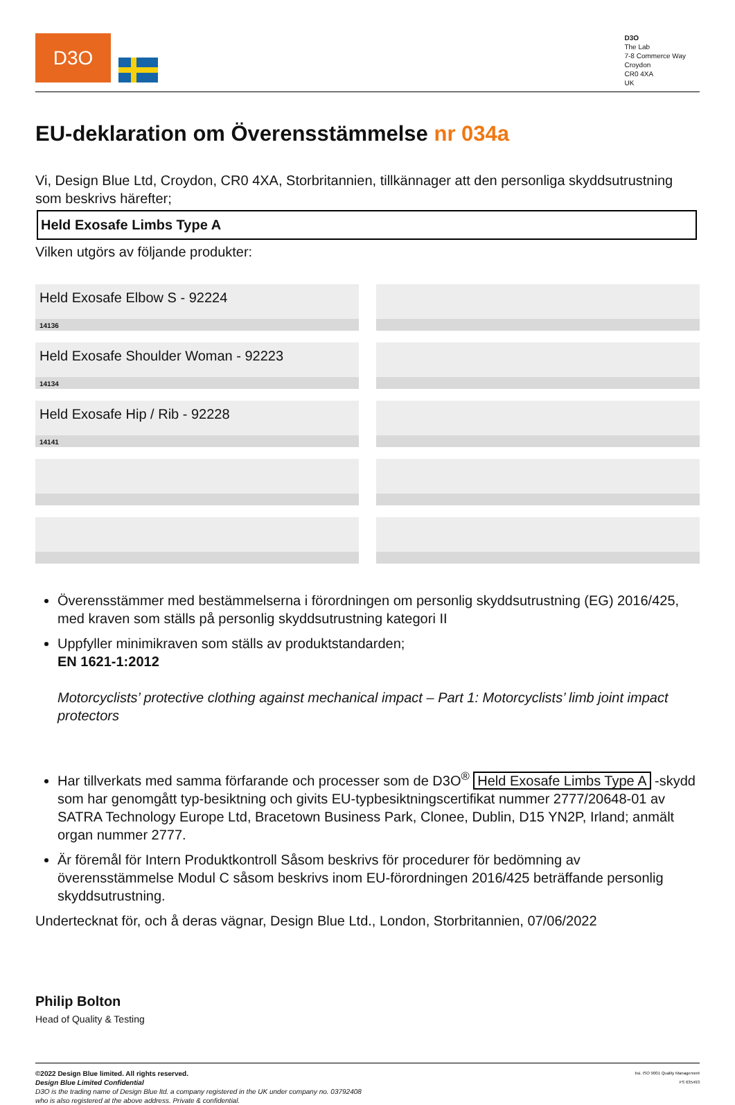D3O
D3O
The Lab
7-8 Commerce Way
Croydon
CR0 4XA
UK
EU-deklaration om Överensstämmelse nr 034a
Vi, Design Blue Ltd, Croydon, CR0 4XA, Storbritannien, tillkännager att den personliga skyddsutrustning som beskrivs härefter;
Held Exosafe Limbs Type A
Vilken utgörs av följande produkter:
Held Exosafe Elbow S - 92224
14136
Held Exosafe Shoulder Woman - 92223
14134
Held Exosafe Hip / Rib - 92228
14141
Överensstämmer med bestämmelserna i förordningen om personlig skyddsutrustning (EG) 2016/425, med kraven som ställs på personlig skyddsutrustning kategori II
Uppfyller minimikraven som ställs av produktstandarden;
EN 1621-1:2012
Motorcyclists’ protective clothing against mechanical impact – Part 1: Motorcyclists’ limb joint impact protectors
Har tillverkats med samma förfarande och processer som de D3O<sup>®</sup> Held Exosafe Limbs Type A -skydd som har genomgått typ-besiktning och givits EU-typbesiktningscertifikat nummer 2777/20648-01 av SATRA Technology Europe Ltd, Bracetown Business Park, Clonee, Dublin, D15 YN2P, Irland; anmält organ nummer 2777.
Är föremål för Intern Produktkontroll Såsom beskrivs för procedurer för bedömning av överensstämmelse Modul C såsom beskrivs inom EU-förordningen 2016/425 beträffande personlig skyddsutrustning.
Undertecknat för, och å deras vägnar, Design Blue Ltd., London, Storbritannien, 07/06/2022
Philip Bolton
Head of Quality & Testing
©2022 Design Blue limited. All rights reserved.
Design Blue Limited Confidential
D3O is the trading name of Design Blue ltd. a company registered in the UK under company no. 03792408
who is also registered at the above address. Private & confidential.
bsi. ISO 9001 Quality Management
FS 635493